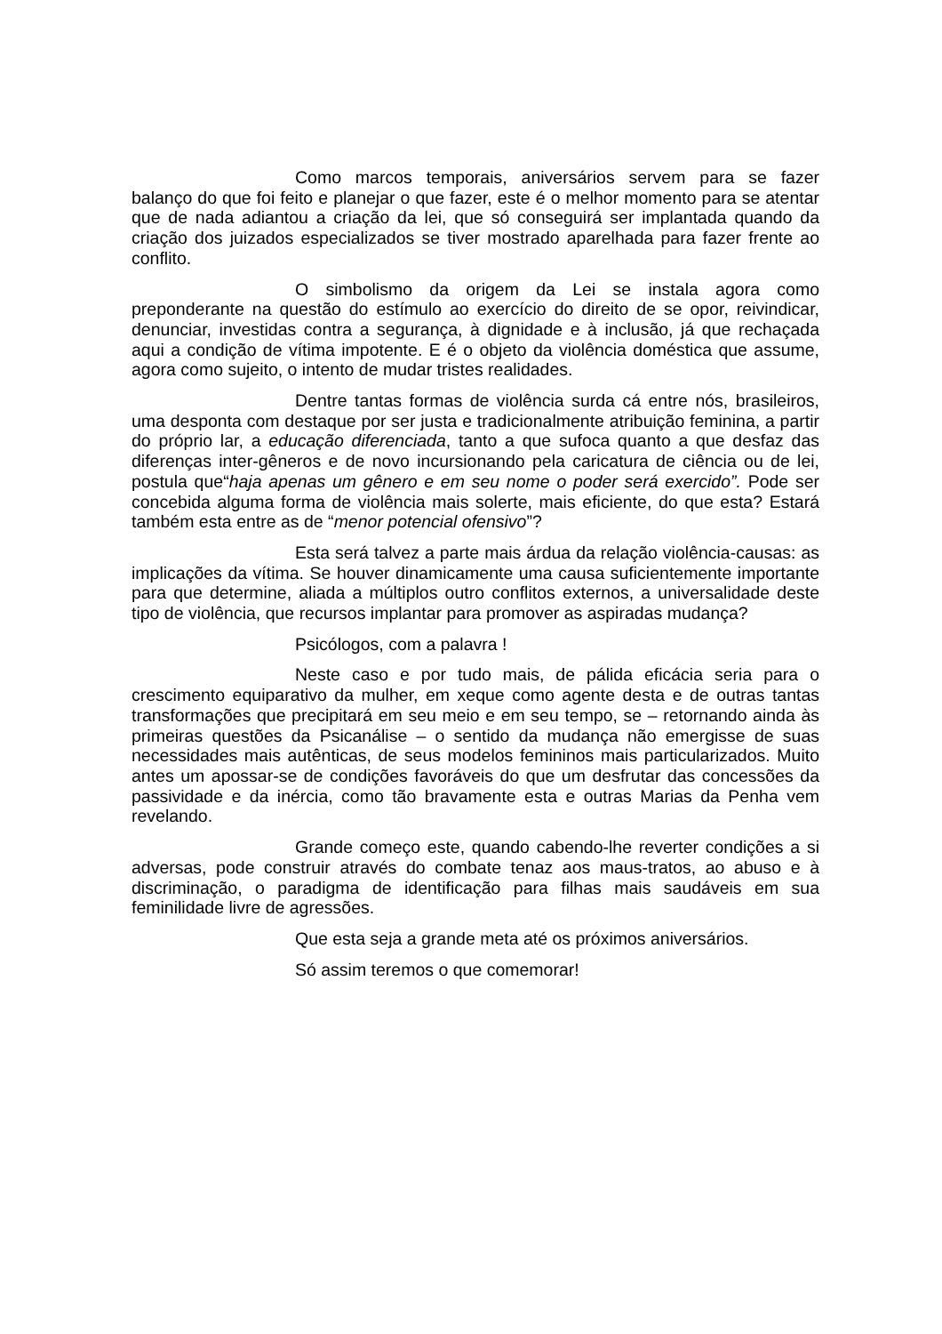Como marcos temporais, aniversários servem para se fazer balanço do que foi feito e planejar o que fazer, este é o melhor momento para se atentar que de nada adiantou a criação da lei, que só conseguirá ser implantada quando da criação dos juizados especializados se tiver mostrado aparelhada para fazer frente ao conflito.
O simbolismo da origem da Lei se instala agora como preponderante na questão do estímulo ao exercício do direito de se opor, reivindicar, denunciar, investidas contra a segurança, à dignidade e à inclusão, já que rechaçada aqui a condição de vítima impotente. E é o objeto da violência doméstica que assume, agora como sujeito, o intento de mudar tristes realidades.
Dentre tantas formas de violência surda cá entre nós, brasileiros, uma desponta com destaque por ser justa e tradicionalmente atribuição feminina, a partir do próprio lar, a educação diferenciada, tanto a que sufoca quanto a que desfaz das diferenças inter-gêneros e de novo incursionando pela caricatura de ciência ou de lei, postula que“haja apenas um gênero e em seu nome o poder será exercido”. Pode ser concebida alguma forma de violência mais solerte, mais eficiente, do que esta? Estará também esta entre as de “menor potencial ofensivo”?
Esta será talvez a parte mais árdua da relação violência-causas: as implicações da vítima. Se houver dinamicamente uma causa suficientemente importante para que determine, aliada a múltiplos outro conflitos externos, a universalidade deste tipo de violência, que recursos implantar para promover as aspiradas mudança?
Psicólogos, com a palavra !
Neste caso e por tudo mais, de pálida eficácia seria para o crescimento equiparativo da mulher, em xeque como agente desta e de outras tantas transformações que precipitará em seu meio e em seu tempo, se – retornando ainda às primeiras questões da Psicanálise – o sentido da mudança não emergisse de suas necessidades mais autênticas, de seus modelos femininos mais particularizados. Muito antes um apossar-se de condições favoráveis do que um desfrutar das concessões da passividade e da inércia, como tão bravamente esta e outras Marias da Penha vem revelando.
Grande começo este, quando cabendo-lhe reverter condições a si adversas, pode construir através do combate tenaz aos maus-tratos, ao abuso e à discriminação, o paradigma de identificação para filhas mais saudáveis em sua feminilidade livre de agressões.
Que esta seja a grande meta até os próximos aniversários.
Só assim teremos o que comemorar!